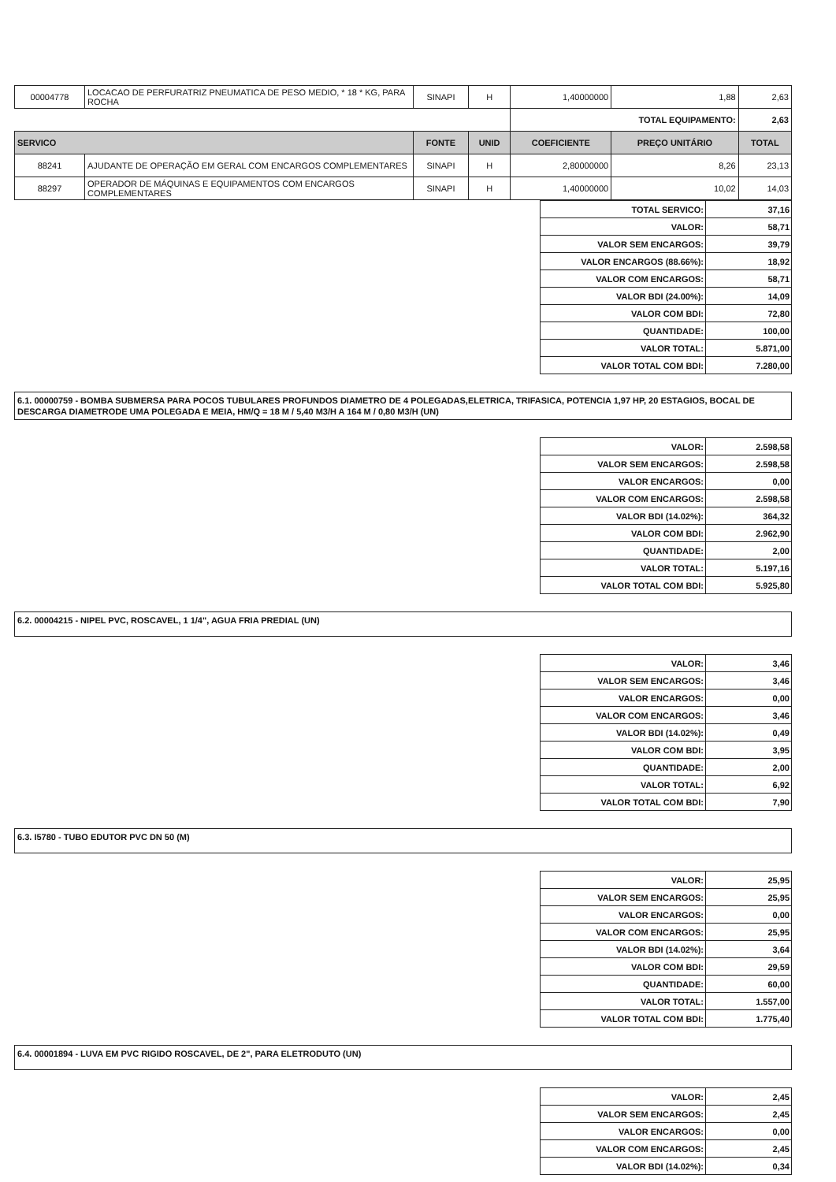| 00004778 | LOCACAO DE PERFURATRIZ PNEUMATICA DE PESO MEDIO, * 18 * KG, PARA ROCHA | SINAPI | H | 1,40000000 | 1,88 | 2,63 |
| | | | | TOTAL EQUIPAMENTO: | | 2,63 |
| SERVICO | | FONTE | UNID | COEFICIENTE | PREÇO UNITÁRIO | TOTAL |
| 88241 | AJUDANTE DE OPERAÇÃO EM GERAL COM ENCARGOS COMPLEMENTARES | SINAPI | H | 2,80000000 | 8,26 | 23,13 |
| 88297 | OPERADOR DE MÁQUINAS E EQUIPAMENTOS COM ENCARGOS COMPLEMENTARES | SINAPI | H | 1,40000000 | 10,02 | 14,03 |
| TOTAL SERVICO: | 37,16 |
| VALOR: | 58,71 |
| VALOR SEM ENCARGOS: | 39,79 |
| VALOR ENCARGOS (88.66%): | 18,92 |
| VALOR COM ENCARGOS: | 58,71 |
| VALOR BDI (24.00%): | 14,09 |
| VALOR COM BDI: | 72,80 |
| QUANTIDADE: | 100,00 |
| VALOR TOTAL: | 5.871,00 |
| VALOR TOTAL COM BDI: | 7.280,00 |
6.1. 00000759 - BOMBA SUBMERSA PARA POCOS TUBULARES PROFUNDOS DIAMETRO DE 4 POLEGADAS,ELETRICA, TRIFASICA, POTENCIA 1,97 HP, 20 ESTAGIOS, BOCAL DE DESCARGA DIAMETRODE UMA POLEGADA E MEIA, HM/Q = 18 M / 5,40 M3/H A 164 M / 0,80 M3/H (UN)
| VALOR: | 2.598,58 |
| VALOR SEM ENCARGOS: | 2.598,58 |
| VALOR ENCARGOS: | 0,00 |
| VALOR COM ENCARGOS: | 2.598,58 |
| VALOR BDI (14.02%): | 364,32 |
| VALOR COM BDI: | 2.962,90 |
| QUANTIDADE: | 2,00 |
| VALOR TOTAL: | 5.197,16 |
| VALOR TOTAL COM BDI: | 5.925,80 |
6.2. 00004215 - NIPEL PVC, ROSCAVEL, 1 1/4", AGUA FRIA PREDIAL (UN)
| VALOR: | 3,46 |
| VALOR SEM ENCARGOS: | 3,46 |
| VALOR ENCARGOS: | 0,00 |
| VALOR COM ENCARGOS: | 3,46 |
| VALOR BDI (14.02%): | 0,49 |
| VALOR COM BDI: | 3,95 |
| QUANTIDADE: | 2,00 |
| VALOR TOTAL: | 6,92 |
| VALOR TOTAL COM BDI: | 7,90 |
6.3. I5780 - TUBO EDUTOR PVC DN 50 (M)
| VALOR: | 25,95 |
| VALOR SEM ENCARGOS: | 25,95 |
| VALOR ENCARGOS: | 0,00 |
| VALOR COM ENCARGOS: | 25,95 |
| VALOR BDI (14.02%): | 3,64 |
| VALOR COM BDI: | 29,59 |
| QUANTIDADE: | 60,00 |
| VALOR TOTAL: | 1.557,00 |
| VALOR TOTAL COM BDI: | 1.775,40 |
6.4. 00001894 - LUVA EM PVC RIGIDO ROSCAVEL, DE 2", PARA ELETRODUTO (UN)
| VALOR: | 2,45 |
| VALOR SEM ENCARGOS: | 2,45 |
| VALOR ENCARGOS: | 0,00 |
| VALOR COM ENCARGOS: | 2,45 |
| VALOR BDI (14.02%): | 0,34 |